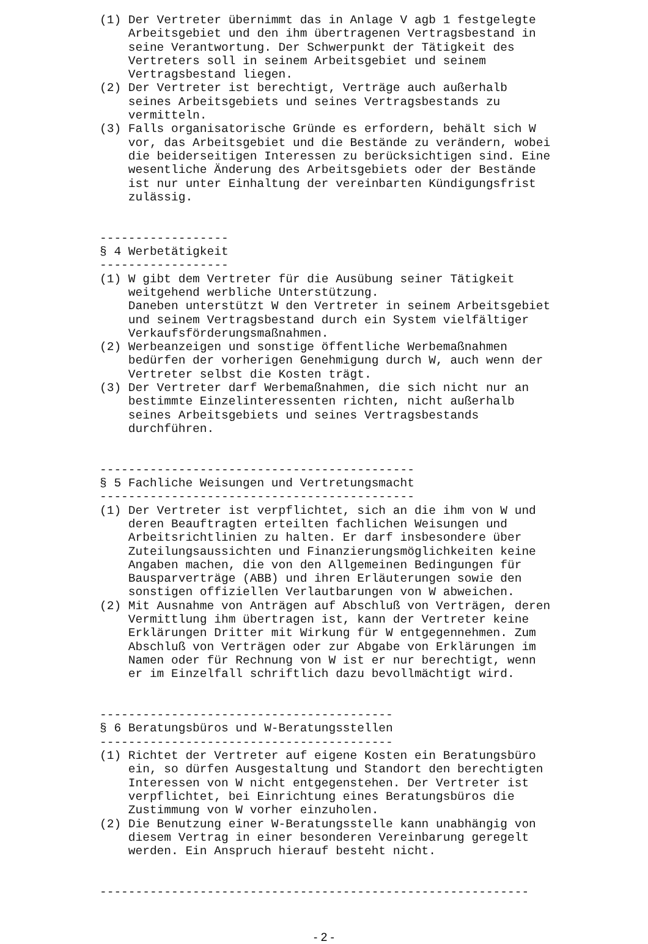(1) Der Vertreter übernimmt das in Anlage V agb 1 festgelegte
    Arbeitsgebiet und den ihm übertragenen Vertragsbestand in
    seine Verantwortung. Der Schwerpunkt der Tätigkeit des
    Vertreters soll in seinem Arbeitsgebiet und seinem
    Vertragsbestand liegen.
(2) Der Vertreter ist berechtigt, Verträge auch außerhalb
    seines Arbeitsgebiets und seines Vertragsbestands zu
    vermitteln.
(3) Falls organisatorische Gründe es erfordern, behält sich W
    vor, das Arbeitsgebiet und die Bestände zu verändern, wobei
    die beiderseitigen Interessen zu berücksichtigen sind. Eine
    wesentliche Änderung des Arbeitsgebiets oder der Bestände
    ist nur unter Einhaltung der vereinbarten Kündigungsfrist
    zulässig.


------------------
§ 4 Werbetätigkeit
------------------
(1) W gibt dem Vertreter für die Ausübung seiner Tätigkeit
    weitgehend werbliche Unterstützung.
    Daneben unterstützt W den Vertreter in seinem Arbeitsgebiet
    und seinem Vertragsbestand durch ein System vielfältiger
    Verkaufsförderungsmaßnahmen.
(2) Werbeanzeigen und sonstige öffentliche Werbemaßnahmen
    bedürfen der vorherigen Genehmigung durch W, auch wenn der
    Vertreter selbst die Kosten trägt.
(3) Der Vertreter darf Werbemaßnahmen, die sich nicht nur an
    bestimmte Einzelinteressenten richten, nicht außerhalb
    seines Arbeitsgebiets und seines Vertragsbestands
    durchführen.


--------------------------------------------
§ 5 Fachliche Weisungen und Vertretungsmacht
--------------------------------------------
(1) Der Vertreter ist verpflichtet, sich an die ihm von W und
    deren Beauftragten erteilten fachlichen Weisungen und
    Arbeitsrichtlinien zu halten. Er darf insbesondere über
    Zuteilungsaussichten und Finanzierungsmöglichkeiten keine
    Angaben machen, die von den Allgemeinen Bedingungen für
    Bausparverträge (ABB) und ihren Erläuterungen sowie den
    sonstigen offiziellen Verlautbarungen von W abweichen.
(2) Mit Ausnahme von Anträgen auf Abschluß von Verträgen, deren
    Vermittlung ihm übertragen ist, kann der Vertreter keine
    Erklärungen Dritter mit Wirkung für W entgegennehmen. Zum
    Abschluß von Verträgen oder zur Abgabe von Erklärungen im
    Namen oder für Rechnung von W ist er nur berechtigt, wenn
    er im Einzelfall schriftlich dazu bevollmächtigt wird.


-----------------------------------------
§ 6 Beratungsbüros und W-Beratungsstellen
-----------------------------------------
(1) Richtet der Vertreter auf eigene Kosten ein Beratungsbüro
    ein, so dürfen Ausgestaltung und Standort den berechtigten
    Interessen von W nicht entgegenstehen. Der Vertreter ist
    verpflichtet, bei Einrichtung eines Beratungsbüros die
    Zustimmung von W vorher einzuholen.
(2) Die Benutzung einer W-Beratungsstelle kann unabhängig von
    diesem Vertrag in einer besonderen Vereinbarung geregelt
    werden. Ein Anspruch hierauf besteht nicht.


------------------------------------------------------------
- 2 -